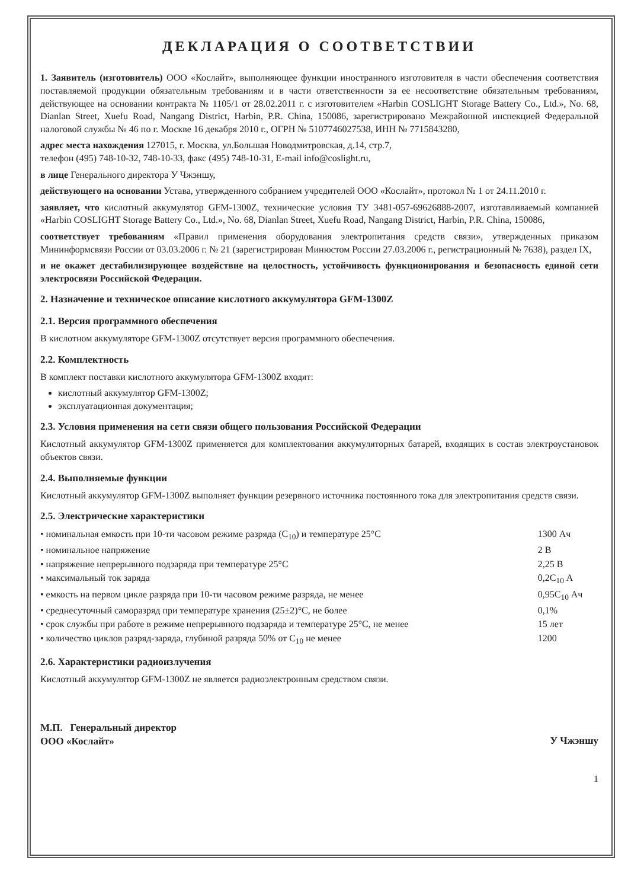ДЕКЛАРАЦИЯ О СООТВЕТСТВИИ
1. Заявитель (изготовитель) ООО «Кослайт», выполняющее функции иностранного изготовителя в части обеспечения соответствия поставляемой продукции обязательным требованиям и в части ответственности за ее несоответствие обязательным требованиям, действующее на основании контракта № 1105/1 от 28.02.2011 г. с изготовителем «Harbin COSLIGHT Storage Battery Co., Ltd.», No. 68, Dianlan Street, Xuefu Road, Nangang District, Harbin, P.R. China, 150086, зарегистрировано Межрайонной инспекцией Федеральной налоговой службы № 46 по г. Москве 16 декабря 2010 г., ОГРН № 5107746027538, ИНН № 7715843280,
адрес места нахождения 127015, г. Москва, ул.Большая Новодмитровская, д.14, стр.7,
телефон (495) 748-10-32, 748-10-33, факс (495) 748-10-31, E-mail info@coslight.ru,
в лице Генерального директора У Чжэншу,
действующего на основании Устава, утвержденного собранием учредителей ООО «Кослайт», протокол № 1 от 24.11.2010 г.
заявляет, что кислотный аккумулятор GFM-1300Z, технические условия ТУ 3481-057-69626888-2007, изготавливаемый компанией «Harbin COSLIGHT Storage Battery Co., Ltd.», No. 68, Dianlan Street, Xuefu Road, Nangang District, Harbin, P.R. China, 150086,
соответствует требованиям «Правил применения оборудования электропитания средств связи», утвержденных приказом Мининформсвязи России от 03.03.2006 г. № 21 (зарегистрирован Минюстом России 27.03.2006 г., регистрационный № 7638), раздел IX,
и не окажет дестабилизирующее воздействие на целостность, устойчивость функционирования и безопасность единой сети электросвязи Российской Федерации.
2. Назначение и техническое описание кислотного аккумулятора GFM-1300Z
2.1. Версия программного обеспечения
В кислотном аккумуляторе GFM-1300Z отсутствует версия программного обеспечения.
2.2. Комплектность
В комплект поставки кислотного аккумулятора GFM-1300Z входят:
кислотный аккумулятор GFM-1300Z;
эксплуатационная документация;
2.3. Условия применения на сети связи общего пользования Российской Федерации
Кислотный аккумулятор GFM-1300Z применяется для комплектования аккумуляторных батарей, входящих в состав электроустановок объектов связи.
2.4. Выполняемые функции
Кислотный аккумулятор GFM-1300Z выполняет функции резервного источника постоянного тока для электропитания средств связи.
2.5. Электрические характеристики
| • номинальная емкость при 10-ти часовом режиме разряда (C<sub>10</sub>) и температуре 25°C | 1300 Ач |
| • номинальное напряжение | 2 В |
| • напряжение непрерывного подзаряда при температуре 25°C | 2,25 В |
| • максимальный ток заряда | 0,2C<sub>10</sub> А |
| • емкость на первом цикле разряда при 10-ти часовом режиме разряда, не менее | 0,95C<sub>10</sub> Ач |
| • среднесуточный саморазряд при температуре хранения (25±2)°C, не более | 0,1% |
| • срок службы при работе в режиме непрерывного подзаряда и температуре 25°C, не менее | 15 лет |
| • количество циклов разряд-заряда, глубиной разряда 50% от C<sub>10</sub> не менее | 1200 |
2.6. Характеристики радиоизлучения
Кислотный аккумулятор GFM-1300Z не является радиоэлектронным средством связи.
М.П. Генеральный директор
ООО «Кослайт»
У Чжэншу
1